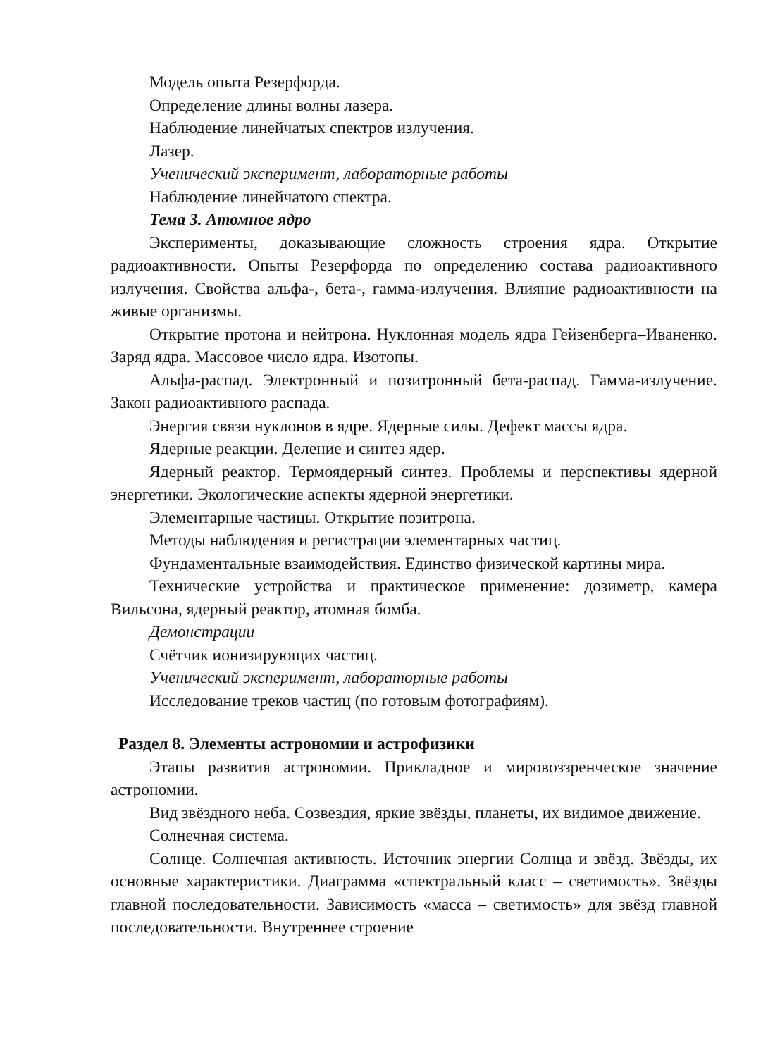Модель опыта Резерфорда.
Определение длины волны лазера.
Наблюдение линейчатых спектров излучения.
Лазер.
Ученический эксперимент, лабораторные работы
Наблюдение линейчатого спектра.
Тема 3. Атомное ядро
Эксперименты, доказывающие сложность строения ядра. Открытие радиоактивности. Опыты Резерфорда по определению состава радиоактивного излучения. Свойства альфа-, бета-, гамма-излучения. Влияние радиоактивности на живые организмы.
Открытие протона и нейтрона. Нуклонная модель ядра Гейзенберга–Иваненко. Заряд ядра. Массовое число ядра. Изотопы.
Альфа-распад. Электронный и позитронный бета-распад. Гамма-излучение. Закон радиоактивного распада.
Энергия связи нуклонов в ядре. Ядерные силы. Дефект массы ядра.
Ядерные реакции. Деление и синтез ядер.
Ядерный реактор. Термоядерный синтез. Проблемы и перспективы ядерной энергетики. Экологические аспекты ядерной энергетики.
Элементарные частицы. Открытие позитрона.
Методы наблюдения и регистрации элементарных частиц.
Фундаментальные взаимодействия. Единство физической картины мира.
Технические устройства и практическое применение: дозиметр, камера Вильсона, ядерный реактор, атомная бомба.
Демонстрации
Счётчик ионизирующих частиц.
Ученический эксперимент, лабораторные работы
Исследование треков частиц (по готовым фотографиям).
Раздел 8. Элементы астрономии и астрофизики
Этапы развития астрономии. Прикладное и мировоззренческое значение астрономии.
Вид звёздного неба. Созвездия, яркие звёзды, планеты, их видимое движение.
Солнечная система.
Солнце. Солнечная активность. Источник энергии Солнца и звёзд. Звёзды, их основные характеристики. Диаграмма «спектральный класс – светимость». Звёзды главной последовательности. Зависимость «масса – светимость» для звёзд главной последовательности. Внутреннее строение